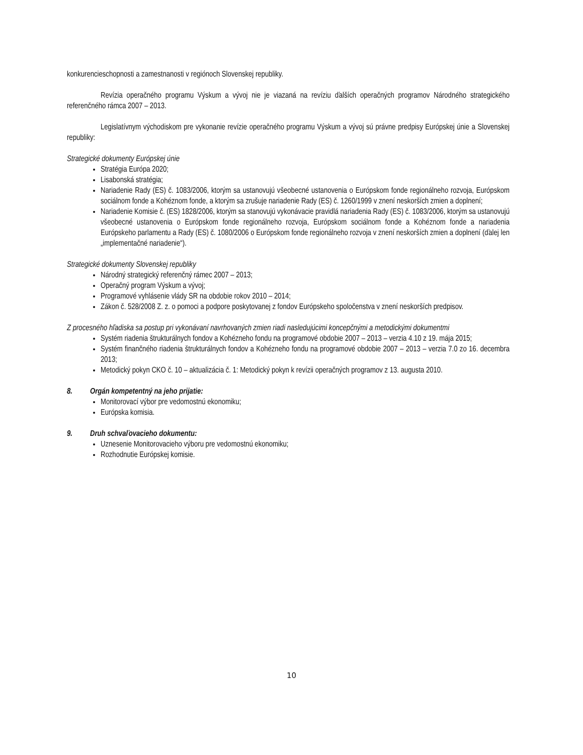konkurencieschopnosti a zamestnanosti v regiónoch Slovenskej republiky.
Revízia operačného programu Výskum a vývoj nie je viazaná na revíziu ďalších operačných programov Národného strategického referenčného rámca 2007 – 2013.
Legislatívnym východiskom pre vykonanie revízie operačného programu Výskum a vývoj sú právne predpisy Európskej únie a Slovenskej republiky:
Strategické dokumenty Európskej únie
Stratégia Európa 2020;
Lisabonská stratégia;
Nariadenie Rady (ES) č. 1083/2006, ktorým sa ustanovujú všeobecné ustanovenia o Európskom fonde regionálneho rozvoja, Európskom sociálnom fonde a Kohéznom fonde, a ktorým sa zrušuje nariadenie Rady (ES) č. 1260/1999 v znení neskorších zmien a doplnení;
Nariadenie Komisie č. (ES) 1828/2006, ktorým sa stanovujú vykonávacie pravidlá nariadenia Rady (ES) č. 1083/2006, ktorým sa ustanovujú všeobecné ustanovenia o Európskom fonde regionálneho rozvoja, Európskom sociálnom fonde a Kohéznom fonde a nariadenia Európskeho parlamentu a Rady (ES) č. 1080/2006 o Európskom fonde regionálneho rozvoja v znení neskorších zmien a doplnení (ďalej len „implementačné nariadenie“).
Strategické dokumenty Slovenskej republiky
Národný strategický referenčný rámec 2007 – 2013;
Operačný program Výskum a vývoj;
Programové vyhlásenie vlády SR na obdobie rokov 2010 – 2014;
Zákon č. 528/2008 Z. z. o pomoci a podpore poskytovanej z fondov Európskeho spoločenstva v znení neskorších predpisov.
Z procesného hľadiska sa postup pri vykonávaní navrhovaných zmien riadi nasledujúcimi koncepčnými a metodickými dokumentmi
Systém riadenia štrukturálnych fondov a Kohézneho fondu na programové obdobie 2007 – 2013 – verzia 4.10 z 19. mája 2015;
Systém finančného riadenia štrukturálnych fondov a Kohézneho fondu na programové obdobie 2007 – 2013 – verzia 7.0 zo 16. decembra 2013;
Metodický pokyn CKO č. 10 – aktualizácia č. 1: Metodický pokyn k revízii operačných programov z 13. augusta 2010.
8. Orgán kompetentný na jeho prijatie:
Monitorovací výbor pre vedomostnú ekonomiku;
Európska komisia.
9. Druh schvaľovacieho dokumentu:
Uznesenie Monitorovacieho výboru pre vedomostnú ekonomiku;
Rozhodnutie Európskej komisie.
10